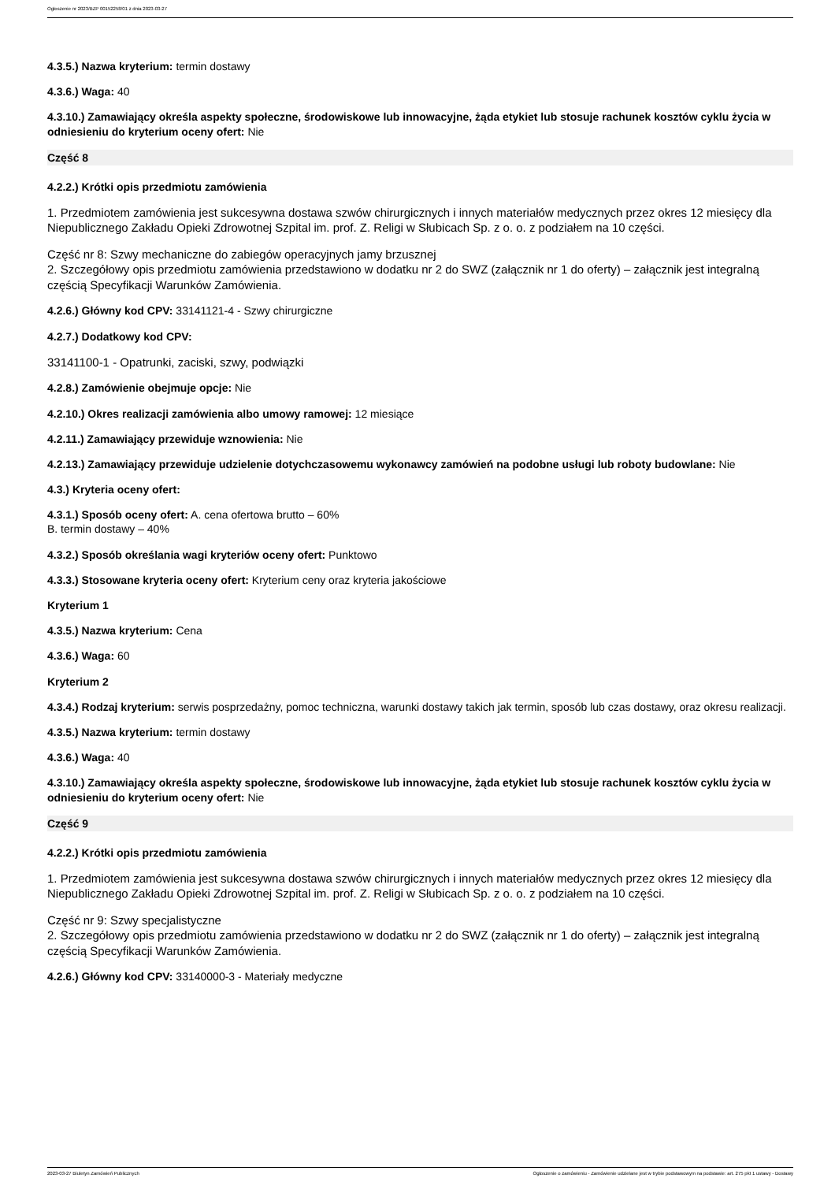Ogłoszenie nr 2023/BZP 00152258/01 z dnia 2023-03-27
4.3.5.) Nazwa kryterium: termin dostawy
4.3.6.) Waga: 40
4.3.10.) Zamawiający określa aspekty społeczne, środowiskowe lub innowacyjne, żąda etykiet lub stosuje rachunek kosztów cyklu życia w odniesieniu do kryterium oceny ofert: Nie
Część 8
4.2.2.) Krótki opis przedmiotu zamówienia
1. Przedmiotem zamówienia jest sukcesywna dostawa szwów chirurgicznych i innych materiałów medycznych przez okres 12 miesięcy dla Niepublicznego Zakładu Opieki Zdrowotnej Szpital im. prof. Z. Religi w Słubicach Sp. z o. o. z podziałem na 10 części.
Część nr 8: Szwy mechaniczne do zabiegów operacyjnych jamy brzusznej
2. Szczegółowy opis przedmiotu zamówienia przedstawiono w dodatku nr 2 do SWZ (załącznik nr 1 do oferty) – załącznik jest integralną częścią Specyfikacji Warunków Zamówienia.
4.2.6.) Główny kod CPV: 33141121-4 - Szwy chirurgiczne
4.2.7.) Dodatkowy kod CPV:
33141100-1 - Opatrunki, zaciski, szwy, podwiązki
4.2.8.) Zamówienie obejmuje opcje: Nie
4.2.10.) Okres realizacji zamówienia albo umowy ramowej: 12 miesiące
4.2.11.) Zamawiający przewiduje wznowienia: Nie
4.2.13.) Zamawiający przewiduje udzielenie dotychczasowemu wykonawcy zamówień na podobne usługi lub roboty budowlane: Nie
4.3.) Kryteria oceny ofert:
4.3.1.) Sposób oceny ofert: A. cena ofertowa brutto – 60%
B. termin dostawy – 40%
4.3.2.) Sposób określania wagi kryteriów oceny ofert: Punktowo
4.3.3.) Stosowane kryteria oceny ofert: Kryterium ceny oraz kryteria jakościowe
Kryterium 1
4.3.5.) Nazwa kryterium: Cena
4.3.6.) Waga: 60
Kryterium 2
4.3.4.) Rodzaj kryterium: serwis posprzedażny, pomoc techniczna, warunki dostawy takich jak termin, sposób lub czas dostawy, oraz okresu realizacji.
4.3.5.) Nazwa kryterium: termin dostawy
4.3.6.) Waga: 40
4.3.10.) Zamawiający określa aspekty społeczne, środowiskowe lub innowacyjne, żąda etykiet lub stosuje rachunek kosztów cyklu życia w odniesieniu do kryterium oceny ofert: Nie
Część 9
4.2.2.) Krótki opis przedmiotu zamówienia
1. Przedmiotem zamówienia jest sukcesywna dostawa szwów chirurgicznych i innych materiałów medycznych przez okres 12 miesięcy dla Niepublicznego Zakładu Opieki Zdrowotnej Szpital im. prof. Z. Religi w Słubicach Sp. z o. o. z podziałem na 10 części.
Część nr 9: Szwy specjalistyczne
2. Szczegółowy opis przedmiotu zamówienia przedstawiono w dodatku nr 2 do SWZ (załącznik nr 1 do oferty) – załącznik jest integralną częścią Specyfikacji Warunków Zamówienia.
4.2.6.) Główny kod CPV: 33140000-3 - Materiały medyczne
2023-03-27 Biuletyn Zamówień Publicznych Ogłoszenie o zamówieniu - Zamówienie udzielane jest w trybie podstawowym na podstawie: art. 275 pkt 1 ustawy - Dostawy